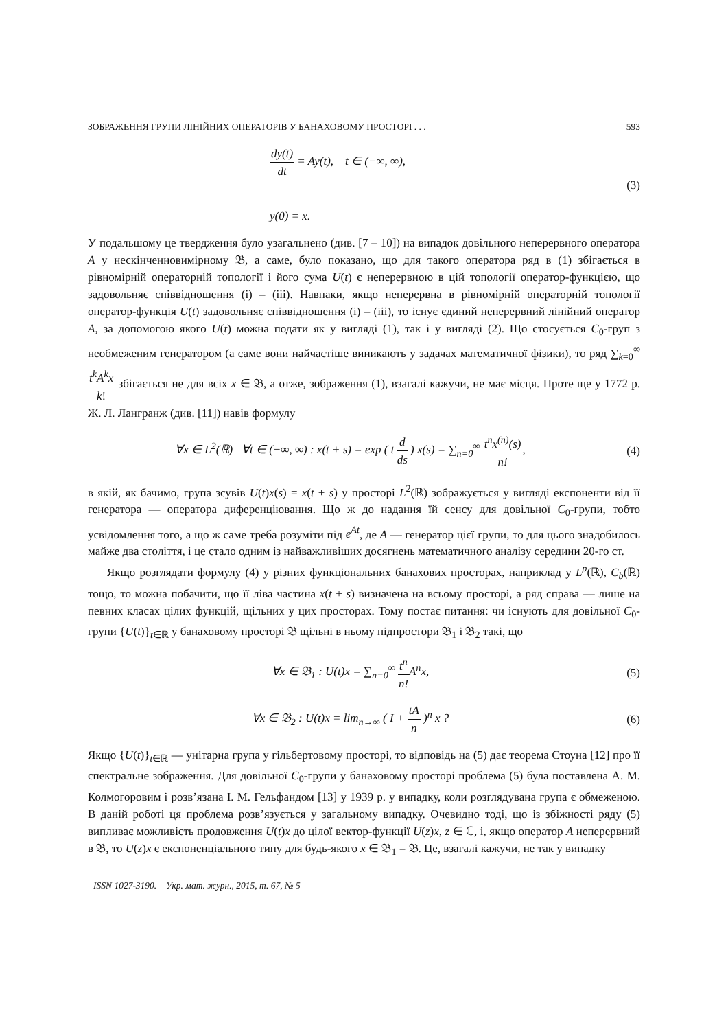ЗОБРАЖЕННЯ ГРУПИ ЛІНІЙНИХ ОПЕРАТОРІВ У БАНАХОВОМУ ПРОСТОРІ . . . 593
dy(t) dt = Ay(t), t ∈ (−∞, ∞),
y(0) = x.
(3)
У подальшому це твердження було узагальнено (див. [7 – 10]) на випадок довільного неперервного оператора A у нескінченновимірному 𝔅, а саме, було показано, що для такого оператора ряд в (1) збігається в рівномірній операторній топології і його сума U(t) є неперервною в цій топології оператор-функцією, що задовольняє співвідношення (i) – (iii). Навпаки, якщо неперервна в рівномірній операторній топології оператор-функція U(t) задовольняє співвідношення (i) – (iii), то існує єдиний неперервний лінійний оператор A, за допомогою якого U(t) можна подати як у вигляді (1), так і у вигляді (2). Що стосується C<sub>0</sub>-груп з необмеженим генератором (а саме вони найчастіше виникають у задачах математичної фізики), то ряд ∑<sub>k=0</sub><sup>∞</sup> t<sup>k</sup>A<sup>k</sup>x k! збігається не для всіх x ∈ 𝔅, а отже, зображення (1), взагалі кажучи, не має місця. Проте ще у 1772 р. Ж. Л. Лангранж (див. [11]) навів формулу
∀x ∈ L<sup>2</sup>(ℝ) ∀t ∈ (−∞, ∞) : x(t + s) = exp ( t d ds ) x(s) = ∑<sub>n=0</sub><sup>∞</sup> t<sup>n</sup>x<sup>(n)</sup>(s) n!,
(4)
в якій, як бачимо, група зсувів U(t)x(s) = x(t + s) у просторі L<sup>2</sup>(ℝ) зображується у вигляді експоненти від її генератора — оператора диференціювання. Що ж до надання їй сенсу для довільної C<sub>0</sub>-групи, тобто усвідомлення того, а що ж саме треба розуміти під e<sup>At</sup>, де A — генератор цієї групи, то для цього знадобилось майже два століття, і це стало одним із найважливіших досягнень математичного аналізу середини 20-го ст.
Якщо розглядати формулу (4) у різних функціональних банахових просторах, наприклад у L<sup>p</sup>(ℝ), C<sub>b</sub>(ℝ) тощо, то можна побачити, що її ліва частина x(t + s) визначена на всьому просторі, а ряд справа — лише на певних класах цілих функцій, щільних у цих просторах. Тому постає питання: чи існують для довільної C<sub>0</sub>-групи {U(t)}<sub>t∈ℝ</sub> у банаховому просторі 𝔅 щільні в ньому підпростори 𝔅<sub>1</sub> і 𝔅<sub>2</sub> такі, що
∀x ∈ 𝔅<sub>1</sub> : U(t)x = ∑<sub>n=0</sub><sup>∞</sup> t<sup>n</sup> n!A<sup>n</sup>x,
(5)
∀x ∈ 𝔅<sub>2</sub> : U(t)x = lim<sub>n→∞</sub> ( I + tA n )<sup>n</sup> x ?
(6)
Якщо {U(t)}<sub>t∈ℝ</sub> — унітарна група у гільбертовому просторі, то відповідь на (5) дає теорема Стоуна [12] про її спектральне зображення. Для довільної C<sub>0</sub>-групи у банаховому просторі проблема (5) була поставлена А. М. Колмогоровим і розв’язана І. М. Гельфандом [13] у 1939 р. у випадку, коли розглядувана група є обмеженою. В даній роботі ця проблема розв’язується у загальному випадку. Очевидно тоді, що із збіжності ряду (5) випливає можливість продовження U(t)x до цілої вектор-функції U(z)x, z ∈ ℂ, і, якщо оператор A неперервний в 𝔅, то U(z)x є експоненціального типу для будь-якого x ∈ 𝔅<sub>1</sub> = 𝔅. Це, взагалі кажучи, не так у випадку
ISSN 1027-3190. Укр. мат. журн., 2015, т. 67, № 5